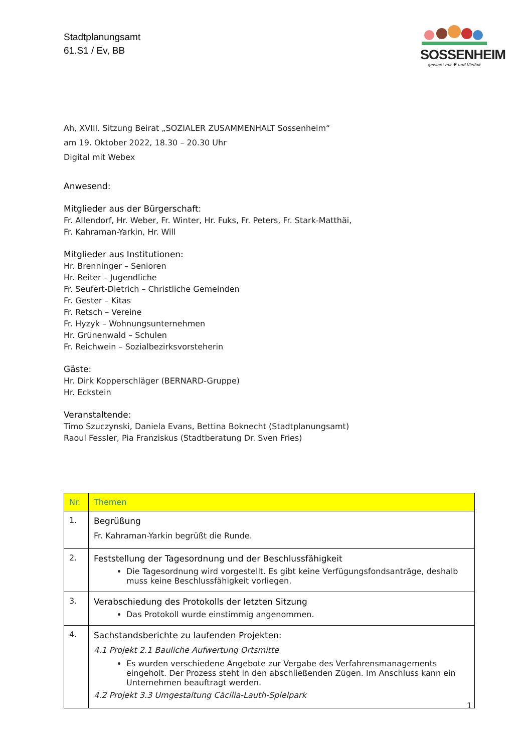Stadtplanungsamt
61.S1 / Ev, BB
SOSSENHEIM
gewinnt mit ♥ und Vielfalt
Ah, XVIII. Sitzung Beirat „SOZIALER ZUSAMMENHALT Sossenheim“
am 19. Oktober 2022, 18.30 – 20.30 Uhr
Digital mit Webex
Anwesend:
Mitglieder aus der Bürgerschaft:
Fr. Allendorf, Hr. Weber, Fr. Winter, Hr. Fuks, Fr. Peters, Fr. Stark-Matthäi,
Fr. Kahraman-Yarkin, Hr. Will
Mitglieder aus Institutionen:
Hr. Brenninger – Senioren
Hr. Reiter – Jugendliche
Fr. Seufert-Dietrich – Christliche Gemeinden
Fr. Gester – Kitas
Fr. Retsch – Vereine
Fr. Hyzyk – Wohnungsunternehmen
Hr. Grünenwald – Schulen
Fr. Reichwein – Sozialbezirksvorsteherin
Gäste:
Hr. Dirk Kopperschläger (BERNARD-Gruppe)
Hr. Eckstein
Veranstaltende:
Timo Szuczynski, Daniela Evans, Bettina Boknecht (Stadtplanungsamt)
Raoul Fessler, Pia Franziskus (Stadtberatung Dr. Sven Fries)
| Nr. | Themen |
| --- | --- |
| 1. | Begrüßung Fr. Kahraman-Yarkin begrüßt die Runde. |
| 2. | Feststellung der Tagesordnung und der Beschlussfähigkeit Die Tagesordnung wird vorgestellt. Es gibt keine Verfügungsfondsanträge, deshalb muss keine Beschlussfähigkeit vorliegen. |
| 3. | Verabschiedung des Protokolls der letzten Sitzung Das Protokoll wurde einstimmig angenommen. |
| 4. | Sachstandsberichte zu laufenden Projekten: 4.1 Projekt 2.1 Bauliche Aufwertung Ortsmitte Es wurden verschiedene Angebote zur Vergabe des Verfahrensmanagements eingeholt. Der Prozess steht in den abschließenden Zügen. Im Anschluss kann ein Unternehmen beauftragt werden. 4.2 Projekt 3.3 Umgestaltung Cäcilia-Lauth-Spielpark |
1